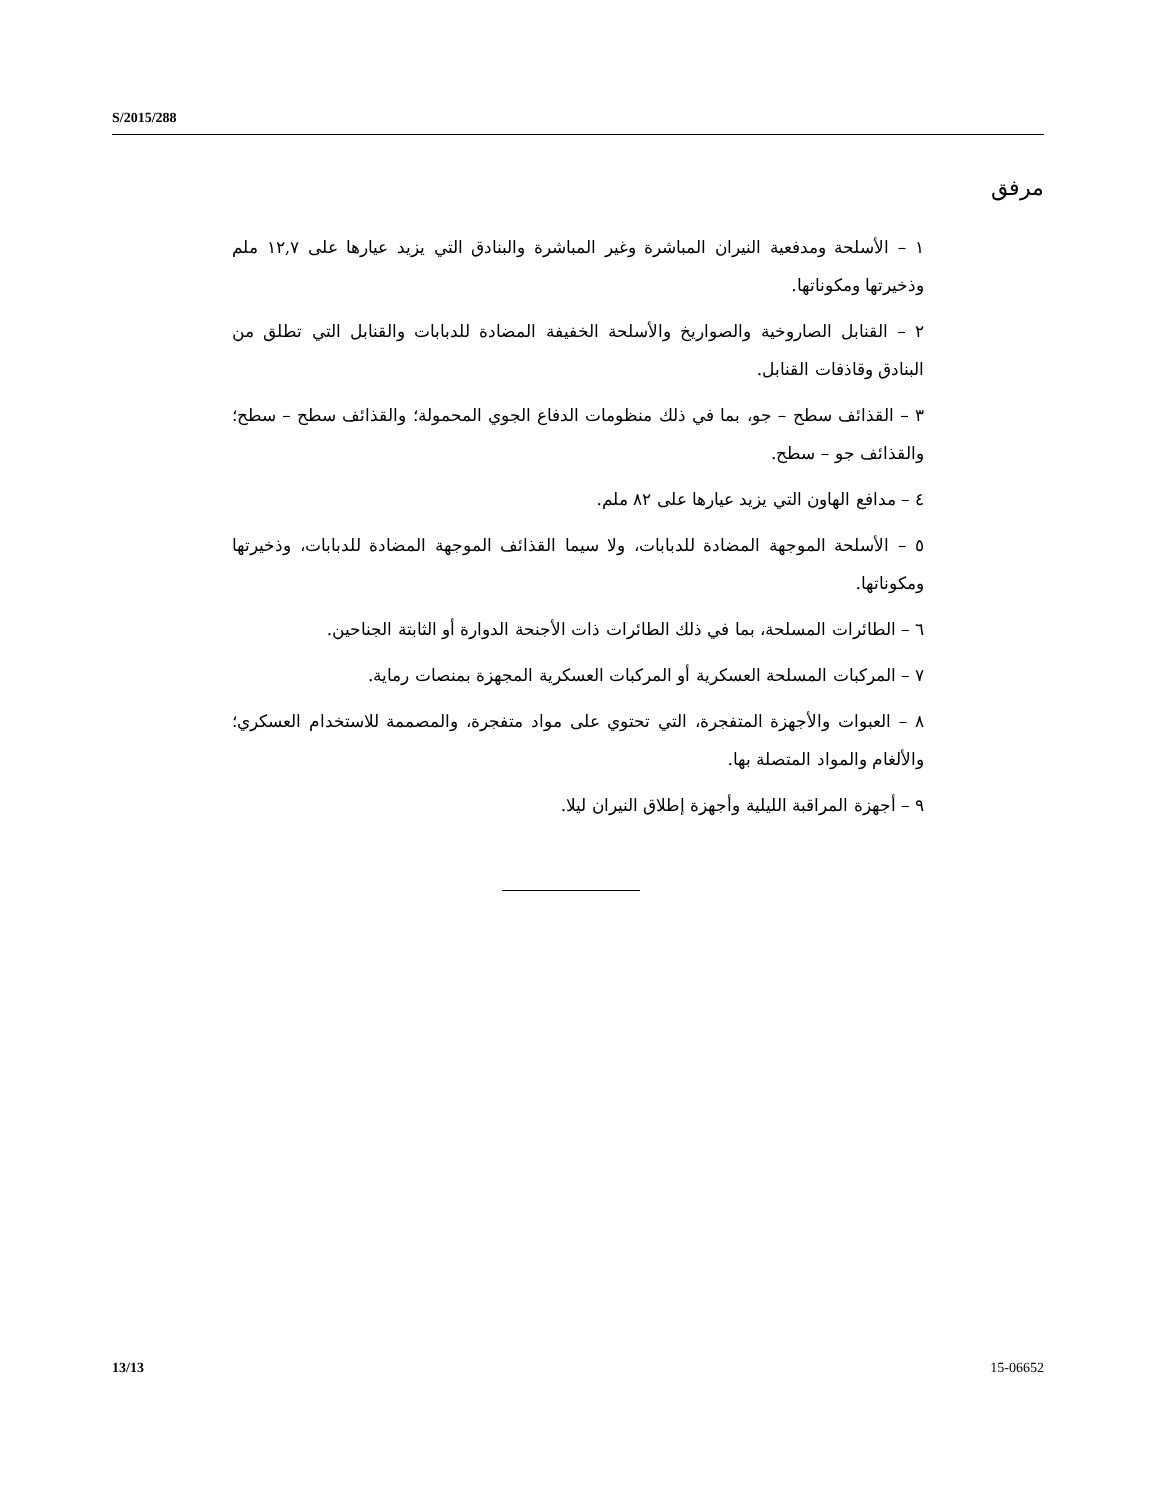S/2015/288
مرفق
١ – الأسلحة ومدفعية النيران المباشرة وغير المباشرة والبنادق التي يزيد عيارها على ١٢,٧ ملم وذخيرتها ومكوناتها.
٢ – القنابل الصاروخية والصواريخ والأسلحة الخفيفة المضادة للدبابات والقنابل التي تطلق من البنادق وقاذفات القنابل.
٣ – القذائف سطح – جو، بما في ذلك منظومات الدفاع الجوي المحمولة؛ والقذائف سطح – سطح؛ والقذائف جو – سطح.
٤ – مدافع الهاون التي يزيد عيارها على ٨٢ ملم.
٥ – الأسلحة الموجهة المضادة للدبابات، ولا سيما القذائف الموجهة المضادة للدبابات، وذخيرتها ومكوناتها.
٦ – الطائرات المسلحة، بما في ذلك الطائرات ذات الأجنحة الدوارة أو الثابتة الجناحين.
٧ – المركبات المسلحة العسكرية أو المركبات العسكرية المجهزة بمنصات رماية.
٨ – العبوات والأجهزة المتفجرة، التي تحتوي على مواد متفجرة، والمصممة للاستخدام العسكري؛ والألغام والمواد المتصلة بها.
٩ – أجهزة المراقبة الليلية وأجهزة إطلاق النيران ليلا.
13/13 15-06652